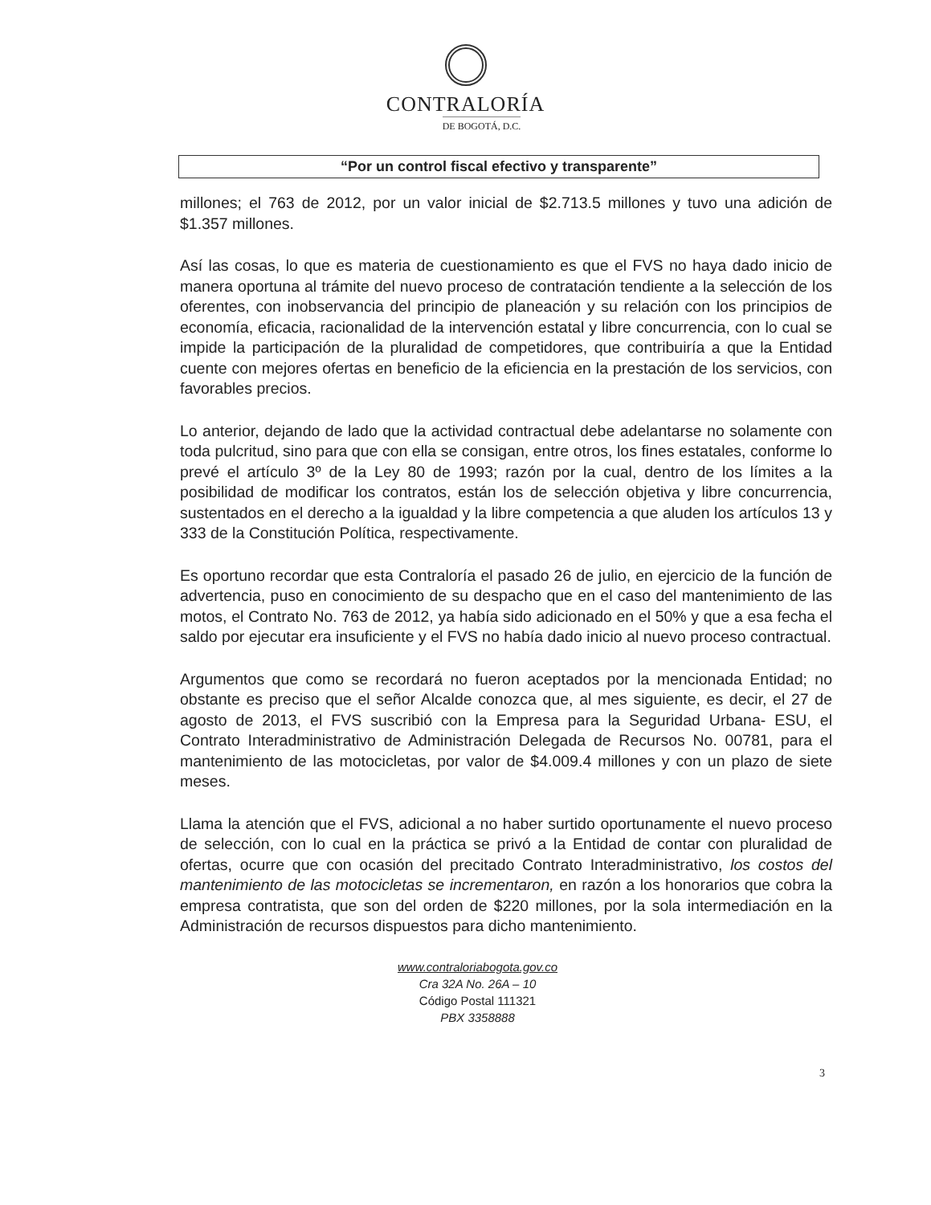CONTRALORÍA
DE BOGOTÁ, D.C.
“Por un control fiscal efectivo y transparente”
millones; el 763 de 2012, por un valor inicial de $2.713.5 millones y tuvo una adición de $1.357 millones.
Así las cosas, lo que es materia de cuestionamiento es que el FVS no haya dado inicio de manera oportuna al trámite del nuevo proceso de contratación tendiente a la selección de los oferentes, con inobservancia del principio de planeación y su relación con los principios de economía, eficacia, racionalidad de la intervención estatal y libre concurrencia, con lo cual se impide la participación de la pluralidad de competidores, que contribuiría a que la Entidad cuente con mejores ofertas en beneficio de la eficiencia en la prestación de los servicios, con favorables precios.
Lo anterior, dejando de lado que la actividad contractual debe adelantarse no solamente con toda pulcritud, sino para que con ella se consigan, entre otros, los fines estatales, conforme lo prevé el artículo 3º de la Ley 80 de 1993; razón por la cual, dentro de los límites a la posibilidad de modificar los contratos, están los de selección objetiva y libre concurrencia, sustentados en el derecho a la igualdad y la libre competencia a que aluden los artículos 13 y 333 de la Constitución Política, respectivamente.
Es oportuno recordar que esta Contraloría el pasado 26 de julio, en ejercicio de la función de advertencia, puso en conocimiento de su despacho que en el caso del mantenimiento de las motos, el Contrato No. 763 de 2012, ya había sido adicionado en el 50% y que a esa fecha el saldo por ejecutar era insuficiente y el FVS no había dado inicio al nuevo proceso contractual.
Argumentos que como se recordará no fueron aceptados por la mencionada Entidad; no obstante es preciso que el señor Alcalde conozca que, al mes siguiente, es decir, el 27 de agosto de 2013, el FVS suscribió con la Empresa para la Seguridad Urbana- ESU, el Contrato Interadministrativo de Administración Delegada de Recursos No. 00781, para el mantenimiento de las motocicletas, por valor de $4.009.4 millones y con un plazo de siete meses.
Llama la atención que el FVS, adicional a no haber surtido oportunamente el nuevo proceso de selección, con lo cual en la práctica se privó a la Entidad de contar con pluralidad de ofertas, ocurre que con ocasión del precitado Contrato Interadministrativo, los costos del mantenimiento de las motocicletas se incrementaron, en razón a los honorarios que cobra la empresa contratista, que son del orden de $220 millones, por la sola intermediación en la Administración de recursos dispuestos para dicho mantenimiento.
3
www.contraloriabogota.gov.co
Cra 32A No. 26A – 10
Código Postal 111321
PBX 3358888